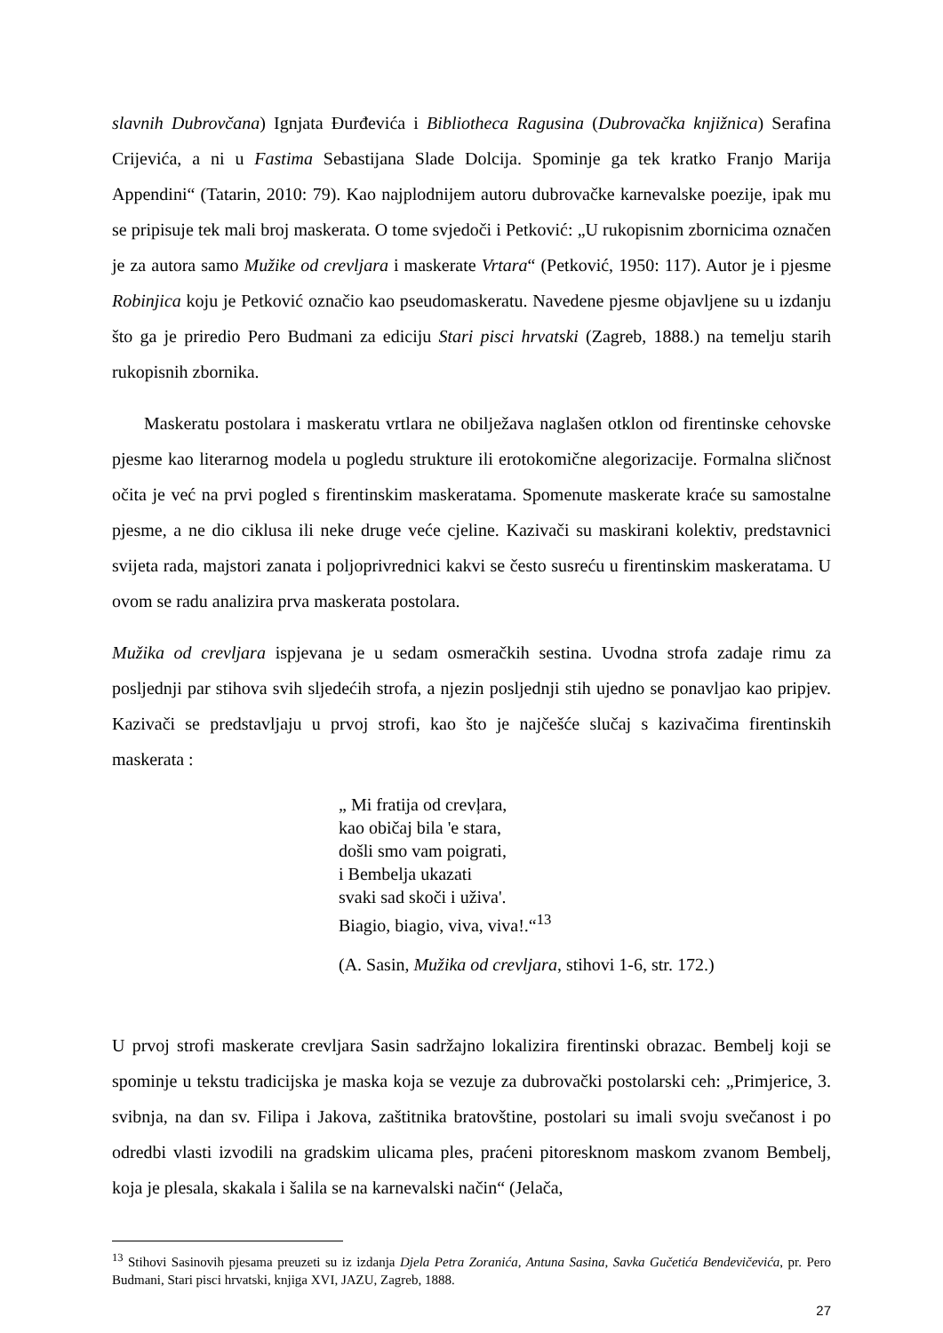slavnih Dubrovčana) Ignjata Đurđevića i Bibliotheca Ragusina (Dubrovačka knjižnica) Serafina Crijevića, a ni u Fastima Sebastijana Slade Dolcija. Spominje ga tek kratko Franjo Marija Appendini“ (Tatarin, 2010: 79). Kao najplodnijem autoru dubrovačke karnevalske poezije, ipak mu se pripisuje tek mali broj maskerata. O tome svjedoči i Petković: „U rukopisnim zbornicima označen je za autora samo Mužike od crevljara i maskerate Vrtara“ (Petković, 1950: 117). Autor je i pjesme Robinjica koju je Petković označio kao pseudomaskeratu. Navedene pjesme objavljene su u izdanju što ga je priredio Pero Budmani za ediciju Stari pisci hrvatski (Zagreb, 1888.) na temelju starih rukopisnih zbornika.
Maskeratu postolara i maskeratu vrtlara ne obilježava naglašen otklon od firentinske cehovske pjesme kao literarnog modela u pogledu strukture ili erotokomične alegorizacije. Formalna sličnost očita je već na prvi pogled s firentinskim maskeratama. Spomenute maskerate kraće su samostalne pjesme, a ne dio ciklusa ili neke druge veće cjeline. Kazivači su maskirani kolektiv, predstavnici svijeta rada, majstori zanata i poljoprivrednici kakvi se često susreću u firentinskim maskeratama. U ovom se radu analizira prva maskerata postolara.
Mužika od crevljara ispjevana je u sedam osmeračkih sestina. Uvodna strofa zadaje rimu za posljednji par stihova svih sljedećih strofa, a njezin posljednji stih ujedno se ponavljao kao pripjev. Kazivači se predstavljaju u prvoj strofi, kao što je najčešće slučaj s kazivačima firentinskih maskerata :
„ Mi fratija od crevļara,
kao običaj bila 'e stara,
došli smo vam poigrati,
i Bembelja ukazati
svaki sad skoči i uživa'.
Biagio, biagio, viva, viva!.“<sup>13</sup>
(A. Sasin, Mužika od crevljara, stihovi 1-6, str. 172.)
U prvoj strofi maskerate crevljara Sasin sadržajno lokalizira firentinski obrazac. Bembelj koji se spominje u tekstu tradicijska je maska koja se vezuje za dubrovački postolarski ceh: „Primjerice, 3. svibnja, na dan sv. Filipa i Jakova, zaštitnika bratovštine, postolari su imali svoju svečanost i po odredbi vlasti izvodili na gradskim ulicama ples, praćeni pitoresknom maskom zvanom Bembelj, koja je plesala, skakala i šalila se na karnevalski način“ (Jelača,
<sup>13</sup> Stihovi Sasinovih pjesama preuzeti su iz izdanja Djela Petra Zoranića, Antuna Sasina, Savka Gučetića Bendevičevića, pr. Pero Budmani, Stari pisci hrvatski, knjiga XVI, JAZU, Zagreb, 1888.
27